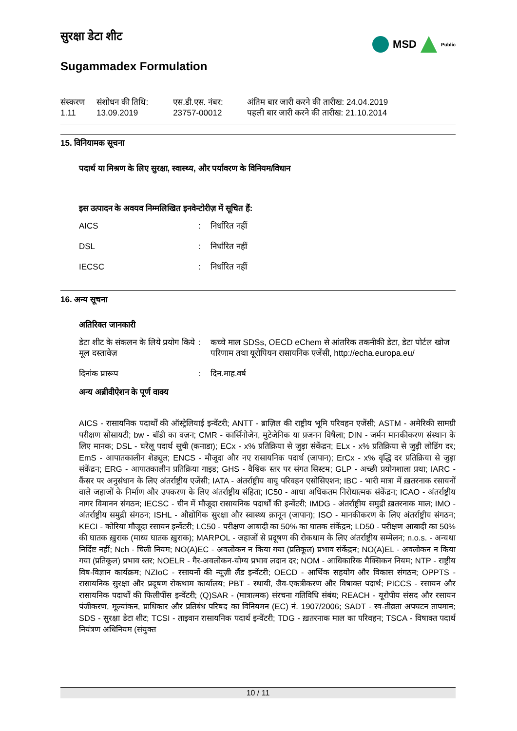सुरक्षा डेटा शीट
Sugammadex Formulation
MSD Public
| संस्करण 1.11 | संशोधन की तिथि: 13.09.2019 | एस.डी.एस. नंबर: 23757-00012 | अंतिम बार जारी करने की तारीख: 24.04.2019 पहली बार जारी करने की तारीख: 21.10.2014 |
15. विनियामक सूचना
पदार्थ या मिश्रण के लिए सुरक्षा, स्वास्थ्य, और पर्यावरण के विनियम/विधान
इस उत्पादन के अवयव निम्मलिखित इनवेन्टोरीज़ में सूचित हैं:
| AICS | : | निर्धारित नहीं |
| DSL | : | निर्धारित नहीं |
| IECSC | : | निर्धारित नहीं |
16. अन्य सूचना
अतिरिक्त जानकारी
| डेटा शीट के संकलन के लिये प्रयोग किये मूल दस्तावेज़ | : | कच्चे माल SDSs, OECD eChem से आंतरिक तकनीकी डेटा, डेटा पोर्टल खोज परिणाम तथा यूरोपियन रासायनिक एजेंसी, http://echa.europa.eu/ |
| दिनांक प्रारूप | : | दिन.माह.वर्ष |
अन्य अब्रीवीऐशन के पूर्ण वाक्य
AICS - रासायनिक पदार्थों की ऑस्ट्रेलियाई इन्वेंटरी; ANTT - ब्राज़िल की राष्ट्रीय भूमि परिवहन एजेंसी; ASTM - अमेरिकी सामग्री परीक्षण सोसायटी; bw - बॉडी का वज़न; CMR - कार्सिनोजेन, मुटेजेनिक या प्रजनन विषैला; DIN - जर्मन मानकीकरण संस्थान के लिए मानक; DSL - घरेलू पदार्थ सूची (कनाडा); ECx - x% प्रतिक्रिया से जुड़ा संकेंद्रन; ELx - x% प्रतिक्रिया से जुड़ी लोडिंग दर; EmS - आपातकालीन शेड्यूल; ENCS - मौजूदा और नए रासायनिक पदार्थ (जापान); ErCx - x% वृद्धि दर प्रतिक्रिया से जुड़ा संकेंद्रन; ERG - आपातकालीन प्रतिक्रिया गाइड; GHS - वैश्विक स्तर पर संगत सिस्टम; GLP - अच्छी प्रयोगशाला प्रथा; IARC - कैंसर पर अनुसंधान के लिए अंतर्राष्ट्रीय एजेंसी; IATA - अंतर्राष्ट्रीय वायु परिवहन एसोसिएशन; IBC - भारी मात्रा में ख़तरनाक रसायनों वाले जहाजों के निर्माण और उपकरण के लिए अंतर्राष्ट्रीय संहिता; IC50 - आधा अधिकतम निरोधात्मक संकेंद्रन; ICAO - अंतर्राष्ट्रीय नागर विमानन संगठन; IECSC - चीन में मौजूदा रासायनिक पदार्थों की इन्वेंटरी; IMDG - अंतर्राष्ट्रीय समुद्री ख़तरनाक माल; IMO - अंतर्राष्ट्रीय समुद्री संगठन; ISHL - औद्योगिक सुरक्षा और स्वास्थ्य क़ानून (जापान); ISO - मानकीकरण के लिए अंतर्राष्ट्रीय संगठन; KECI - कोरिया मौजूदा रसायन इन्वेंटरी; LC50 - परीक्षण आबादी का 50% का घातक संकेंद्रन; LD50 - परीक्षण आबादी का 50% की घातक ख़ुराक (माध्य घातक ख़ुराक); MARPOL - जहाजों से प्रदूषण की रोकथाम के लिए अंतर्राष्ट्रीय सम्मेलन; n.o.s. - अन्यथा निर्दिष्ट नहीं; Nch - चिली नियम; NO(A)EC - अवलोकन न किया गया (प्रतिकूल) प्रभाव संकेंद्रन; NO(A)EL - अवलोकन न किया गया (प्रतिकूल) प्रभाव स्तर; NOELR - गैर-अवलोकन-योग्य प्रभाव लदान दर; NOM - आधिकारिक मैक्सिकन नियम; NTP - राष्ट्रीय विष-विज्ञान कार्यक्रम; NZIoC - रसायनों की न्यूज़ी लैंड इन्वेंटरी; OECD - आर्थिक सहयोग और विकास संगठन; OPPTS - रासायनिक सुरक्षा और प्रदूषण रोकथाम कार्यालय; PBT - स्थायी, जैव-एकत्रीकरण और विषाक्त पदार्थ; PICCS - रसायन और रासायनिक पदार्थों की फिलीपींस इन्वेंटरी; (Q)SAR - (मात्रात्मक) संरचना गतिविधि संबंध; REACH - यूरोपीय संसद और रसायन पंजीकरण, मूल्यांकन, प्राधिकार और प्रतिबंध परिषद का विनियमन (EC) नं. 1907/2006; SADT - स्व-तीव्रता अपघटन तापमान; SDS - सुरक्षा डेटा शीट; TCSI - ताइवान रासायनिक पदार्थ इन्वेंटरी; TDG - ख़तरनाक माल का परिवहन; TSCA - विषाक्त पदार्थ नियंत्रण अधिनियम (संयुक्त
10 / 11